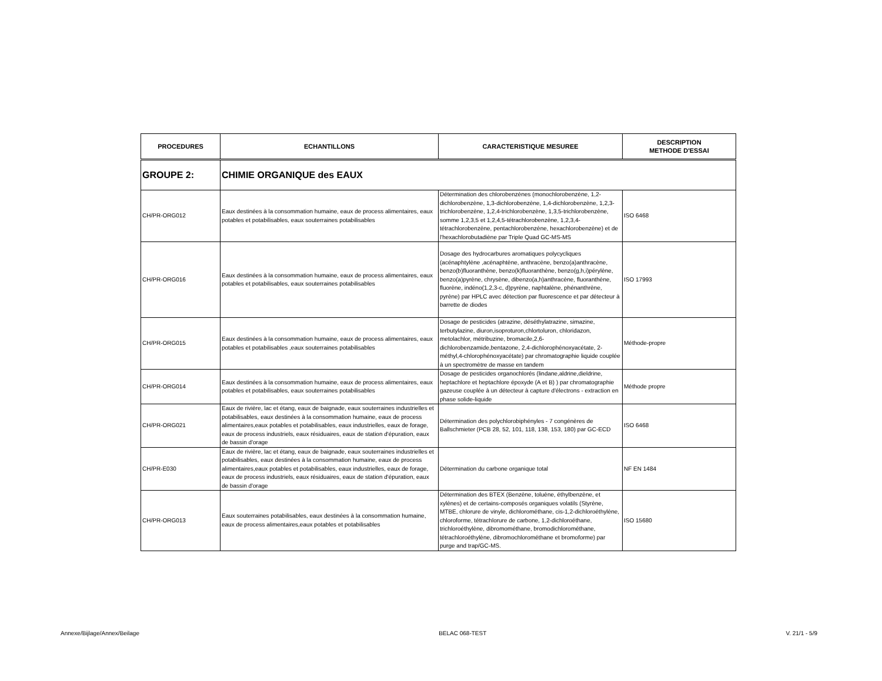| PROCEDURES | ECHANTILLONS | CARACTERISTIQUE MESUREE | DESCRIPTION METHODE D'ESSAI |
| --- | --- | --- | --- |
| GROUPE 2: | CHIMIE ORGANIQUE des EAUX | | |
| CH/PR-ORG012 | Eaux destinées à la consommation humaine, eaux de process alimentaires, eaux potables et potabilisables, eaux souterraines potabilisables | Détermination des chlorobenzènes (monochlorobenzène, 1,2-dichlorobenzène, 1,3-dichlorobenzène, 1,4-dichlorobenzène, 1,2,3-trichlorobenzène, 1,2,4-trichlorobenzène, 1,3,5-trichlorobenzène, somme 1,2,3,5 et 1,2,4,5-tétrachlorobenzène, 1,2,3,4-tétrachlorobenzène, pentachlorobenzène, hexachlorobenzène) et de l'hexachlorobutadiène par Triple Quad GC-MS-MS | ISO 6468 |
| CH/PR-ORG016 | Eaux destinées à la consommation humaine, eaux de process alimentaires, eaux potables et potabilisables, eaux souterraines potabilisables | Dosage des hydrocarbures aromatiques polycycliques (acénaphtylène ,acénaphtène, anthracène, benzo(a)anthracène, benzo(b)fluoranthène, benzo(k)fluoranthène, benzo(g,h,i)pérylène, benzo(a)pyrène, chrysène, dibenzo(a,h)anthracène, fluoranthène, fluorène, indéno(1,2,3-c, d)pyrène, naphtalène, phénanthrène, pyrène) par HPLC avec détection par fluorescence et par détecteur à barrette de diodes | ISO 17993 |
| CH/PR-ORG015 | Eaux destinées à la consommation humaine, eaux de process alimentaires, eaux potables et potabilisables ,eaux souterraines potabilisables | Dosage de pesticides (atrazine, déséthylatrazine, simazine, terbutylazine, diuron,isoproturon,chlortoluron, chloridazon, metolachlor, métribuzine, bromacile,2,6-dichlorobenzamide,bentazone, 2,4-dichlorophénoxyacétate, 2-méthyl,4-chlorophénoxyacétate) par chromatographie liquide couplée à un spectromètre de masse en tandem | Méthode-propre |
| CH/PR-ORG014 | Eaux destinées à la consommation humaine, eaux de process alimentaires, eaux potables et potabilisables, eaux souterraines potabilisables | Dosage de pesticides organochlorés (lindane,aldrine,dieldrine, heptachlore et heptachlore époxyde (A et B) ) par chromatographie gazeuse couplée à un détecteur à capture d'électrons - extraction en phase solide-liquide | Méthode propre |
| CH/PR-ORG021 | Eaux de rivière, lac et étang, eaux de baignade, eaux souterraines industrielles et potabilisables, eaux destinées à la consommation humaine, eaux de process alimentaires,eaux potables et potabilisables, eaux industrielles, eaux de forage, eaux de process industriels, eaux résiduaires, eaux de station d'épuration, eaux de bassin d'orage | Détermination des polychlorobiphényles - 7 congénères de Ballschmieter (PCB 28, 52, 101, 118, 138, 153, 180) par GC-ECD | ISO 6468 |
| CH/PR-E030 | Eaux de rivière, lac et étang, eaux de baignade, eaux souterraines industrielles et potabilisables, eaux destinées à la consommation humaine, eaux de process alimentaires,eaux potables et potabilisables, eaux industrielles, eaux de forage, eaux de process industriels, eaux résiduaires, eaux de station d'épuration, eaux de bassin d'orage | Détermination du carbone organique total | NF EN 1484 |
| CH/PR-ORG013 | Eaux souterraines potabilisables, eaux destinées à la consommation humaine, eaux de process alimentaires,eaux potables et potabilisables | Détermination des BTEX (Benzène, toluène, éthylbenzène, et xylènes) et de certains-composés organiques volatils (Styrène, MTBE, chlorure de vinyle, dichlorométhane, cis-1,2-dichloroéthylène, chloroforme, tétrachlorure de carbone, 1,2-dichloroéthane, trichloroéthylène, dibromométhane, bromodichlorométhane, tétrachloroéthylène, dibromochlorométhane et bromoforme) par purge and trap/GC-MS. | ISO 15680 |
Annexe/Bijlage/Annex/Beilage BELAC 068-TEST V. 21/1 - 5/9